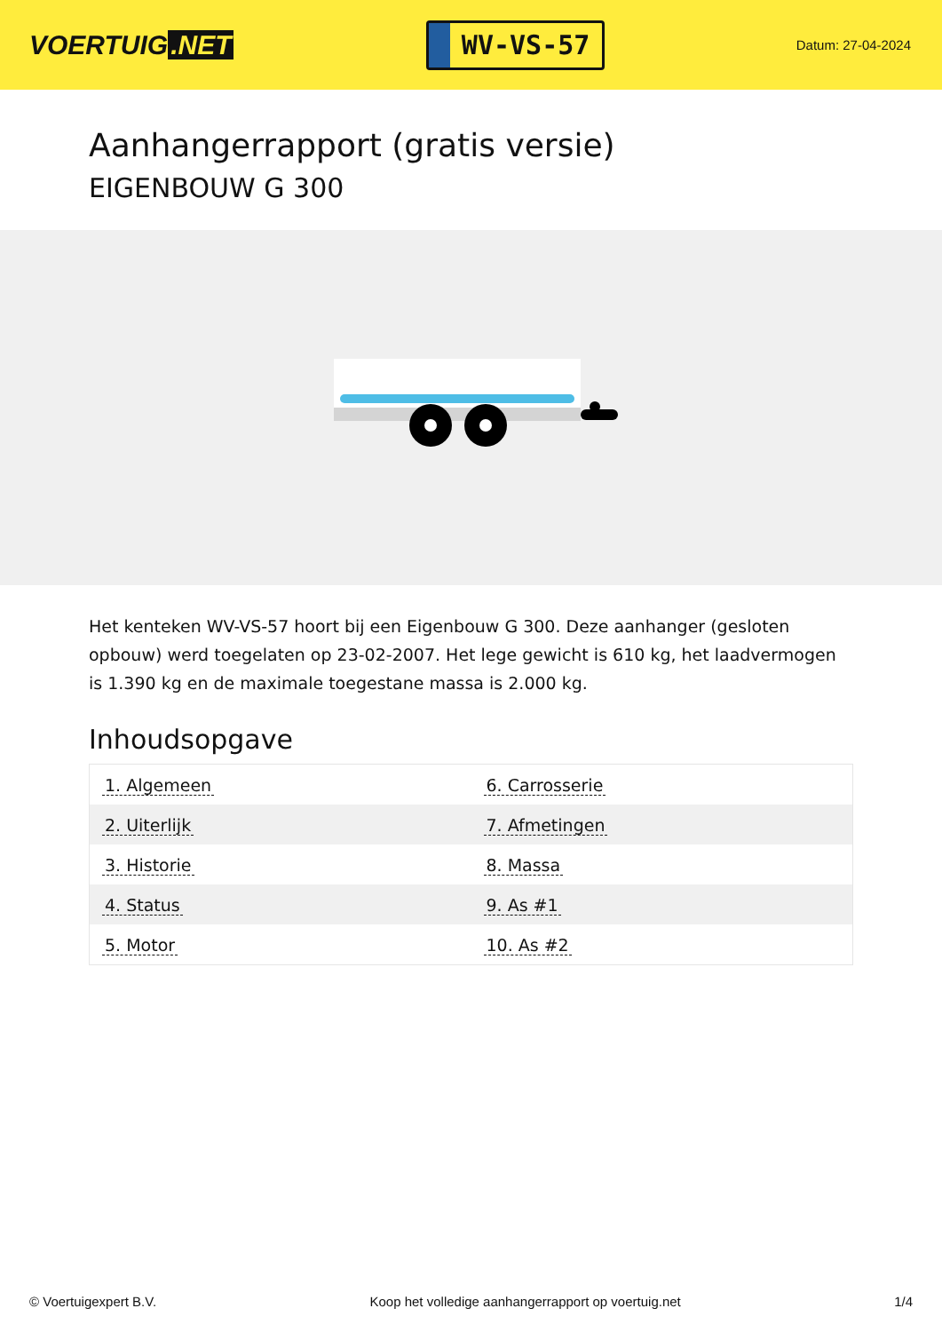VOERTUIG.NET
WV-VS-57
Datum: 27-04-2024
Aanhangerrapport (gratis versie)
EIGENBOUW G 300
Het kenteken WV-VS-57 hoort bij een Eigenbouw G 300. Deze aanhanger (gesloten opbouw) werd toegelaten op 23-02-2007. Het lege gewicht is 610 kg, het laadvermogen is 1.390 kg en de maximale toegestane massa is 2.000 kg.
Inhoudsopgave
| 1. Algemeen | 6. Carrosserie |
| 2. Uiterlijk | 7. Afmetingen |
| 3. Historie | 8. Massa |
| 4. Status | 9. As #1 |
| 5. Motor | 10. As #2 |
© Voertuigexpert B.V. Koop het volledige aanhangerrapport op voertuig.net 1/4